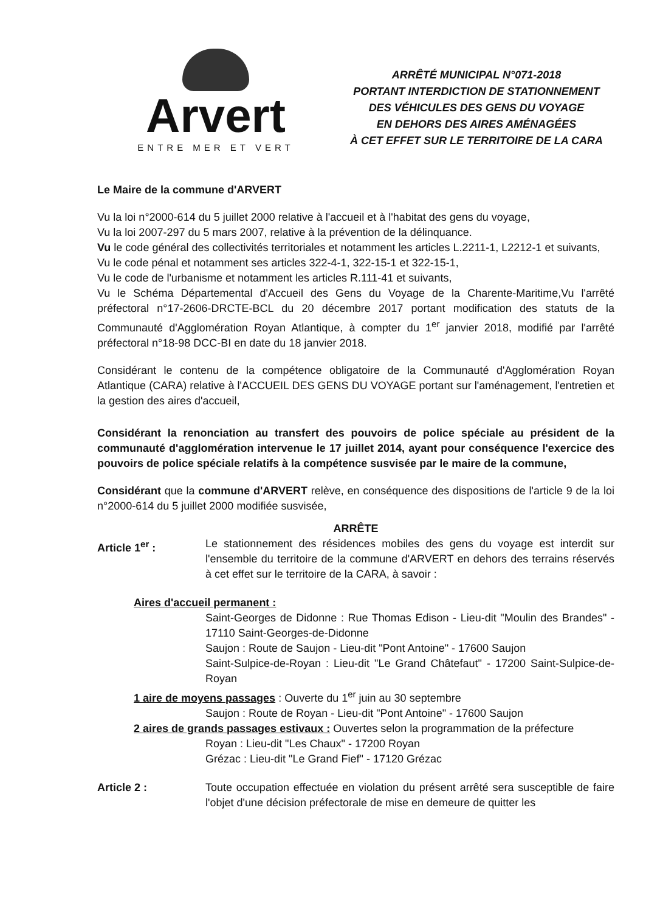Arvert
ENTRE MER ET VERT
ARRÊTÉ MUNICIPAL N°071-2018
PORTANT INTERDICTION DE STATIONNEMENT
DES VÉHICULES DES GENS DU VOYAGE
EN DEHORS DES AIRES AMÉNAGÉES
À CET EFFET SUR LE TERRITOIRE DE LA CARA
Le Maire de la commune d'ARVERT
Vu la loi n°2000-614 du 5 juillet 2000 relative à l'accueil et à l'habitat des gens du voyage,
Vu la loi 2007-297 du 5 mars 2007, relative à la prévention de la délinquance.
Vu le code général des collectivités territoriales et notamment les articles L.2211-1, L2212-1 et suivants,
Vu le code pénal et notamment ses articles 322-4-1, 322-15-1 et 322-15-1,
Vu le code de l'urbanisme et notamment les articles R.111-41 et suivants,
Vu le Schéma Départemental d'Accueil des Gens du Voyage de la Charente-Maritime,Vu l'arrêté préfectoral n°17-2606-DRCTE-BCL du 20 décembre 2017 portant modification des statuts de la Communauté d'Agglomération Royan Atlantique, à compter du 1<sup>er</sup> janvier 2018, modifié par l'arrêté préfectoral n°18-98 DCC-BI en date du 18 janvier 2018.
Considérant le contenu de la compétence obligatoire de la Communauté d'Agglomération Royan Atlantique (CARA) relative à l'ACCUEIL DES GENS DU VOYAGE portant sur l'aménagement, l'entretien et la gestion des aires d'accueil,
Considérant la renonciation au transfert des pouvoirs de police spéciale au président de la communauté d'agglomération intervenue le 17 juillet 2014, ayant pour conséquence l'exercice des pouvoirs de police spéciale relatifs à la compétence susvisée par le maire de la commune,
Considérant que la commune d'ARVERT relève, en conséquence des dispositions de l'article 9 de la loi n°2000-614 du 5 juillet 2000 modifiée susvisée,
ARRÊTE
Article 1<sup>er</sup> : Le stationnement des résidences mobiles des gens du voyage est interdit sur l'ensemble du territoire de la commune d'ARVERT en dehors des terrains réservés à cet effet sur le territoire de la CARA, à savoir :
Aires d'accueil permanent :
Saint-Georges de Didonne : Rue Thomas Edison - Lieu-dit "Moulin des Brandes" - 17110 Saint-Georges-de-Didonne
Saujon : Route de Saujon - Lieu-dit "Pont Antoine" - 17600 Saujon
Saint-Sulpice-de-Royan : Lieu-dit "Le Grand Châtefaut" - 17200 Saint-Sulpice-de-Royan
1 aire de moyens passages : Ouverte du 1<sup>er</sup> juin au 30 septembre
Saujon : Route de Royan - Lieu-dit "Pont Antoine" - 17600 Saujon
2 aires de grands passages estivaux : Ouvertes selon la programmation de la préfecture
Royan : Lieu-dit "Les Chaux" - 17200 Royan
Grézac : Lieu-dit "Le Grand Fief" - 17120 Grézac
Article 2 : Toute occupation effectuée en violation du présent arrêté sera susceptible de faire l'objet d'une décision préfectorale de mise en demeure de quitter les